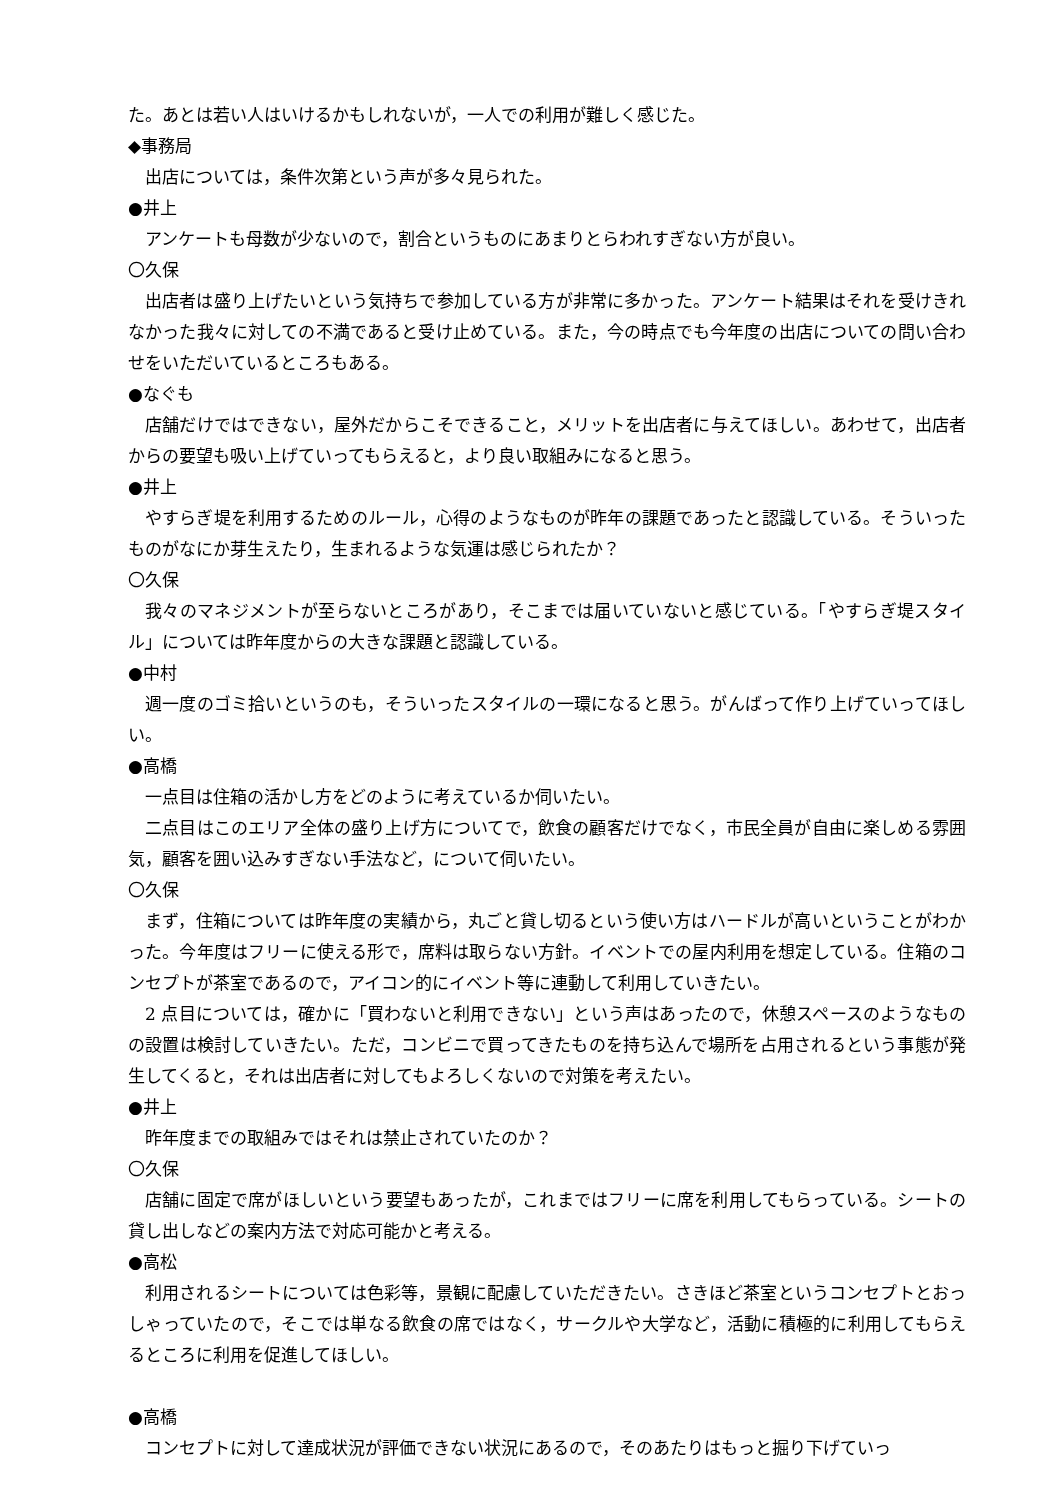た。あとは若い人はいけるかもしれないが，一人での利用が難しく感じた。
◆事務局
出店については，条件次第という声が多々見られた。
●井上
アンケートも母数が少ないので，割合というものにあまりとらわれすぎない方が良い。
〇久保
出店者は盛り上げたいという気持ちで参加している方が非常に多かった。アンケート結果はそれを受けきれなかった我々に対しての不満であると受け止めている。また，今の時点でも今年度の出店についての問い合わせをいただいているところもある。
●なぐも
店舗だけではできない，屋外だからこそできること，メリットを出店者に与えてほしい。あわせて，出店者からの要望も吸い上げていってもらえると，より良い取組みになると思う。
●井上
やすらぎ堤を利用するためのルール，心得のようなものが昨年の課題であったと認識している。そういったものがなにか芽生えたり，生まれるような気運は感じられたか？
〇久保
我々のマネジメントが至らないところがあり，そこまでは届いていないと感じている。「やすらぎ堤スタイル」については昨年度からの大きな課題と認識している。
●中村
週一度のゴミ拾いというのも，そういったスタイルの一環になると思う。がんばって作り上げていってほしい。
●高橋
一点目は住箱の活かし方をどのように考えているか伺いたい。
二点目はこのエリア全体の盛り上げ方についてで，飲食の顧客だけでなく，市民全員が自由に楽しめる雰囲気，顧客を囲い込みすぎない手法など，について伺いたい。
〇久保
まず，住箱については昨年度の実績から，丸ごと貸し切るという使い方はハードルが高いということがわかった。今年度はフリーに使える形で，席料は取らない方針。イベントでの屋内利用を想定している。住箱のコンセプトが茶室であるので，アイコン的にイベント等に連動して利用していきたい。
2 点目については，確かに「買わないと利用できない」という声はあったので，休憩スペースのようなものの設置は検討していきたい。ただ，コンビニで買ってきたものを持ち込んで場所を占用されるという事態が発生してくると，それは出店者に対してもよろしくないので対策を考えたい。
●井上
昨年度までの取組みではそれは禁止されていたのか？
〇久保
店舗に固定で席がほしいという要望もあったが，これまではフリーに席を利用してもらっている。シートの貸し出しなどの案内方法で対応可能かと考える。
●高松
利用されるシートについては色彩等，景観に配慮していただきたい。さきほど茶室というコンセプトとおっしゃっていたので，そこでは単なる飲食の席ではなく，サークルや大学など，活動に積極的に利用してもらえるところに利用を促進してほしい。
●高橋
コンセプトに対して達成状況が評価できない状況にあるので，そのあたりはもっと掘り下げていっ